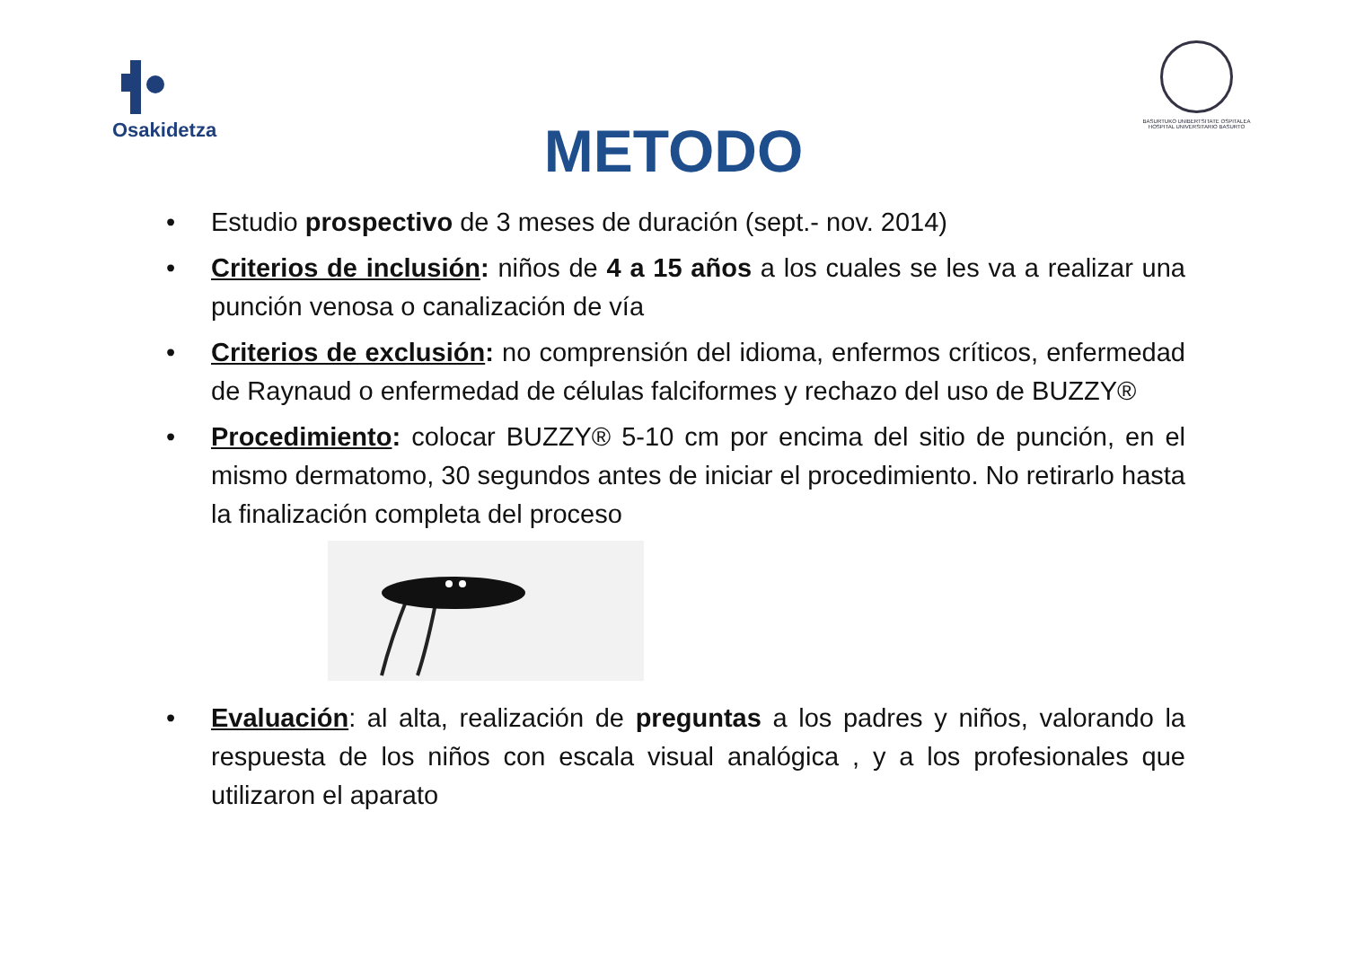Osakidetza
BASURTUKO UNIBERTSITATE OSPITALEA
HOSPITAL UNIVERSITARIO BASURTO
METODO
• Estudio prospectivo de 3 meses de duración (sept.- nov. 2014)
• Criterios de inclusión: niños de 4 a 15 años a los cuales se les va a realizar una punción venosa o canalización de vía
• Criterios de exclusión: no comprensión del idioma, enfermos críticos, enfermedad de Raynaud o enfermedad de células falciformes y rechazo del uso de BUZZY®
• Procedimiento: colocar BUZZY® 5-10 cm por encima del sitio de punción, en el mismo dermatomo, 30 segundos antes de iniciar el procedimiento. No retirarlo hasta la finalización completa del proceso
• Evaluación: al alta, realización de preguntas a los padres y niños, valorando la respuesta de los niños con escala visual analógica , y a los profesionales que utilizaron el aparato